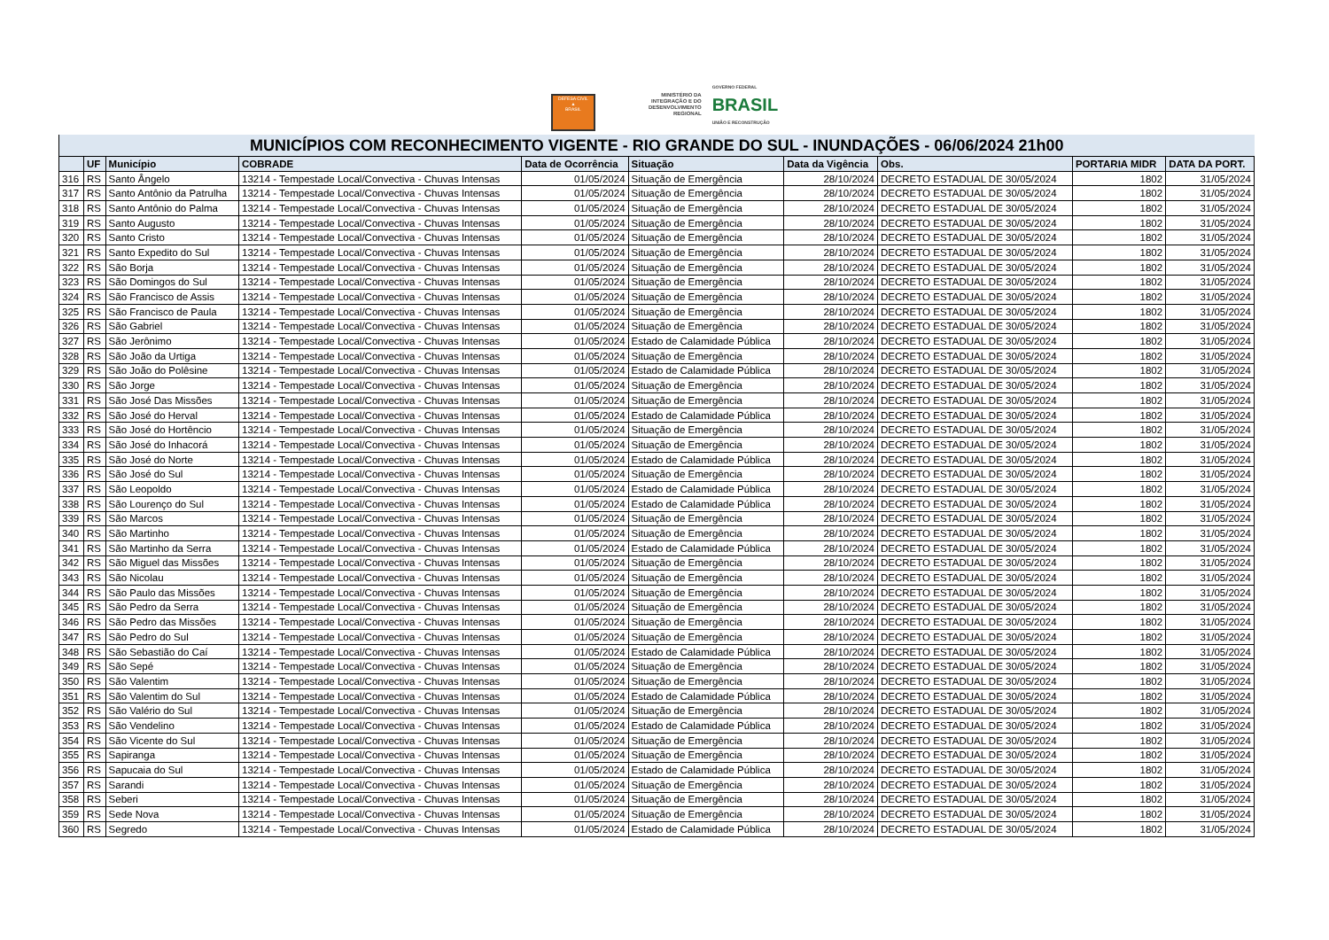DEFESA CIVIL
▲
BRASIL
MINISTÉRIO DA
INTEGRAÇÃO E DO
DESENVOLVIMENTO
REGIONAL
GOVERNO FEDERAL
BRASIL
UNIÃO E RECONSTRUÇÃO
| MUNICÍPIOS COM RECONHECIMENTO VIGENTE - RIO GRANDE DO SUL - INUNDAÇÕES - 06/06/2024 21h00 | | | | | | | | | |
| --- | --- | --- | --- | --- | --- | --- | --- | --- | --- |
| | UF | Município | COBRADE | Data de Ocorrência | Situação | Data da Vigência | Obs. | PORTARIA MIDR | DATA DA PORT. |
| 316 | RS | Santo Ângelo | 13214 - Tempestade Local/Convectiva - Chuvas Intensas | 01/05/2024 | Situação de Emergência | 28/10/2024 | DECRETO ESTADUAL DE 30/05/2024 | 1802 | 31/05/2024 |
| 317 | RS | Santo Antônio da Patrulha | 13214 - Tempestade Local/Convectiva - Chuvas Intensas | 01/05/2024 | Situação de Emergência | 28/10/2024 | DECRETO ESTADUAL DE 30/05/2024 | 1802 | 31/05/2024 |
| 318 | RS | Santo Antônio do Palma | 13214 - Tempestade Local/Convectiva - Chuvas Intensas | 01/05/2024 | Situação de Emergência | 28/10/2024 | DECRETO ESTADUAL DE 30/05/2024 | 1802 | 31/05/2024 |
| 319 | RS | Santo Augusto | 13214 - Tempestade Local/Convectiva - Chuvas Intensas | 01/05/2024 | Situação de Emergência | 28/10/2024 | DECRETO ESTADUAL DE 30/05/2024 | 1802 | 31/05/2024 |
| 320 | RS | Santo Cristo | 13214 - Tempestade Local/Convectiva - Chuvas Intensas | 01/05/2024 | Situação de Emergência | 28/10/2024 | DECRETO ESTADUAL DE 30/05/2024 | 1802 | 31/05/2024 |
| 321 | RS | Santo Expedito do Sul | 13214 - Tempestade Local/Convectiva - Chuvas Intensas | 01/05/2024 | Situação de Emergência | 28/10/2024 | DECRETO ESTADUAL DE 30/05/2024 | 1802 | 31/05/2024 |
| 322 | RS | São Borja | 13214 - Tempestade Local/Convectiva - Chuvas Intensas | 01/05/2024 | Situação de Emergência | 28/10/2024 | DECRETO ESTADUAL DE 30/05/2024 | 1802 | 31/05/2024 |
| 323 | RS | São Domingos do Sul | 13214 - Tempestade Local/Convectiva - Chuvas Intensas | 01/05/2024 | Situação de Emergência | 28/10/2024 | DECRETO ESTADUAL DE 30/05/2024 | 1802 | 31/05/2024 |
| 324 | RS | São Francisco de Assis | 13214 - Tempestade Local/Convectiva - Chuvas Intensas | 01/05/2024 | Situação de Emergência | 28/10/2024 | DECRETO ESTADUAL DE 30/05/2024 | 1802 | 31/05/2024 |
| 325 | RS | São Francisco de Paula | 13214 - Tempestade Local/Convectiva - Chuvas Intensas | 01/05/2024 | Situação de Emergência | 28/10/2024 | DECRETO ESTADUAL DE 30/05/2024 | 1802 | 31/05/2024 |
| 326 | RS | São Gabriel | 13214 - Tempestade Local/Convectiva - Chuvas Intensas | 01/05/2024 | Situação de Emergência | 28/10/2024 | DECRETO ESTADUAL DE 30/05/2024 | 1802 | 31/05/2024 |
| 327 | RS | São Jerônimo | 13214 - Tempestade Local/Convectiva - Chuvas Intensas | 01/05/2024 | Estado de Calamidade Pública | 28/10/2024 | DECRETO ESTADUAL DE 30/05/2024 | 1802 | 31/05/2024 |
| 328 | RS | São João da Urtiga | 13214 - Tempestade Local/Convectiva - Chuvas Intensas | 01/05/2024 | Situação de Emergência | 28/10/2024 | DECRETO ESTADUAL DE 30/05/2024 | 1802 | 31/05/2024 |
| 329 | RS | São João do Polêsine | 13214 - Tempestade Local/Convectiva - Chuvas Intensas | 01/05/2024 | Estado de Calamidade Pública | 28/10/2024 | DECRETO ESTADUAL DE 30/05/2024 | 1802 | 31/05/2024 |
| 330 | RS | São Jorge | 13214 - Tempestade Local/Convectiva - Chuvas Intensas | 01/05/2024 | Situação de Emergência | 28/10/2024 | DECRETO ESTADUAL DE 30/05/2024 | 1802 | 31/05/2024 |
| 331 | RS | São José Das Missões | 13214 - Tempestade Local/Convectiva - Chuvas Intensas | 01/05/2024 | Situação de Emergência | 28/10/2024 | DECRETO ESTADUAL DE 30/05/2024 | 1802 | 31/05/2024 |
| 332 | RS | São José do Herval | 13214 - Tempestade Local/Convectiva - Chuvas Intensas | 01/05/2024 | Estado de Calamidade Pública | 28/10/2024 | DECRETO ESTADUAL DE 30/05/2024 | 1802 | 31/05/2024 |
| 333 | RS | São José do Hortêncio | 13214 - Tempestade Local/Convectiva - Chuvas Intensas | 01/05/2024 | Situação de Emergência | 28/10/2024 | DECRETO ESTADUAL DE 30/05/2024 | 1802 | 31/05/2024 |
| 334 | RS | São José do Inhacorá | 13214 - Tempestade Local/Convectiva - Chuvas Intensas | 01/05/2024 | Situação de Emergência | 28/10/2024 | DECRETO ESTADUAL DE 30/05/2024 | 1802 | 31/05/2024 |
| 335 | RS | São José do Norte | 13214 - Tempestade Local/Convectiva - Chuvas Intensas | 01/05/2024 | Estado de Calamidade Pública | 28/10/2024 | DECRETO ESTADUAL DE 30/05/2024 | 1802 | 31/05/2024 |
| 336 | RS | São José do Sul | 13214 - Tempestade Local/Convectiva - Chuvas Intensas | 01/05/2024 | Situação de Emergência | 28/10/2024 | DECRETO ESTADUAL DE 30/05/2024 | 1802 | 31/05/2024 |
| 337 | RS | São Leopoldo | 13214 - Tempestade Local/Convectiva - Chuvas Intensas | 01/05/2024 | Estado de Calamidade Pública | 28/10/2024 | DECRETO ESTADUAL DE 30/05/2024 | 1802 | 31/05/2024 |
| 338 | RS | São Lourenço do Sul | 13214 - Tempestade Local/Convectiva - Chuvas Intensas | 01/05/2024 | Estado de Calamidade Pública | 28/10/2024 | DECRETO ESTADUAL DE 30/05/2024 | 1802 | 31/05/2024 |
| 339 | RS | São Marcos | 13214 - Tempestade Local/Convectiva - Chuvas Intensas | 01/05/2024 | Situação de Emergência | 28/10/2024 | DECRETO ESTADUAL DE 30/05/2024 | 1802 | 31/05/2024 |
| 340 | RS | São Martinho | 13214 - Tempestade Local/Convectiva - Chuvas Intensas | 01/05/2024 | Situação de Emergência | 28/10/2024 | DECRETO ESTADUAL DE 30/05/2024 | 1802 | 31/05/2024 |
| 341 | RS | São Martinho da Serra | 13214 - Tempestade Local/Convectiva - Chuvas Intensas | 01/05/2024 | Estado de Calamidade Pública | 28/10/2024 | DECRETO ESTADUAL DE 30/05/2024 | 1802 | 31/05/2024 |
| 342 | RS | São Miguel das Missões | 13214 - Tempestade Local/Convectiva - Chuvas Intensas | 01/05/2024 | Situação de Emergência | 28/10/2024 | DECRETO ESTADUAL DE 30/05/2024 | 1802 | 31/05/2024 |
| 343 | RS | São Nicolau | 13214 - Tempestade Local/Convectiva - Chuvas Intensas | 01/05/2024 | Situação de Emergência | 28/10/2024 | DECRETO ESTADUAL DE 30/05/2024 | 1802 | 31/05/2024 |
| 344 | RS | São Paulo das Missões | 13214 - Tempestade Local/Convectiva - Chuvas Intensas | 01/05/2024 | Situação de Emergência | 28/10/2024 | DECRETO ESTADUAL DE 30/05/2024 | 1802 | 31/05/2024 |
| 345 | RS | São Pedro da Serra | 13214 - Tempestade Local/Convectiva - Chuvas Intensas | 01/05/2024 | Situação de Emergência | 28/10/2024 | DECRETO ESTADUAL DE 30/05/2024 | 1802 | 31/05/2024 |
| 346 | RS | São Pedro das Missões | 13214 - Tempestade Local/Convectiva - Chuvas Intensas | 01/05/2024 | Situação de Emergência | 28/10/2024 | DECRETO ESTADUAL DE 30/05/2024 | 1802 | 31/05/2024 |
| 347 | RS | São Pedro do Sul | 13214 - Tempestade Local/Convectiva - Chuvas Intensas | 01/05/2024 | Situação de Emergência | 28/10/2024 | DECRETO ESTADUAL DE 30/05/2024 | 1802 | 31/05/2024 |
| 348 | RS | São Sebastião do Caí | 13214 - Tempestade Local/Convectiva - Chuvas Intensas | 01/05/2024 | Estado de Calamidade Pública | 28/10/2024 | DECRETO ESTADUAL DE 30/05/2024 | 1802 | 31/05/2024 |
| 349 | RS | São Sepé | 13214 - Tempestade Local/Convectiva - Chuvas Intensas | 01/05/2024 | Situação de Emergência | 28/10/2024 | DECRETO ESTADUAL DE 30/05/2024 | 1802 | 31/05/2024 |
| 350 | RS | São Valentim | 13214 - Tempestade Local/Convectiva - Chuvas Intensas | 01/05/2024 | Situação de Emergência | 28/10/2024 | DECRETO ESTADUAL DE 30/05/2024 | 1802 | 31/05/2024 |
| 351 | RS | São Valentim do Sul | 13214 - Tempestade Local/Convectiva - Chuvas Intensas | 01/05/2024 | Estado de Calamidade Pública | 28/10/2024 | DECRETO ESTADUAL DE 30/05/2024 | 1802 | 31/05/2024 |
| 352 | RS | São Valério do Sul | 13214 - Tempestade Local/Convectiva - Chuvas Intensas | 01/05/2024 | Situação de Emergência | 28/10/2024 | DECRETO ESTADUAL DE 30/05/2024 | 1802 | 31/05/2024 |
| 353 | RS | São Vendelino | 13214 - Tempestade Local/Convectiva - Chuvas Intensas | 01/05/2024 | Estado de Calamidade Pública | 28/10/2024 | DECRETO ESTADUAL DE 30/05/2024 | 1802 | 31/05/2024 |
| 354 | RS | São Vicente do Sul | 13214 - Tempestade Local/Convectiva - Chuvas Intensas | 01/05/2024 | Situação de Emergência | 28/10/2024 | DECRETO ESTADUAL DE 30/05/2024 | 1802 | 31/05/2024 |
| 355 | RS | Sapiranga | 13214 - Tempestade Local/Convectiva - Chuvas Intensas | 01/05/2024 | Situação de Emergência | 28/10/2024 | DECRETO ESTADUAL DE 30/05/2024 | 1802 | 31/05/2024 |
| 356 | RS | Sapucaia do Sul | 13214 - Tempestade Local/Convectiva - Chuvas Intensas | 01/05/2024 | Estado de Calamidade Pública | 28/10/2024 | DECRETO ESTADUAL DE 30/05/2024 | 1802 | 31/05/2024 |
| 357 | RS | Sarandi | 13214 - Tempestade Local/Convectiva - Chuvas Intensas | 01/05/2024 | Situação de Emergência | 28/10/2024 | DECRETO ESTADUAL DE 30/05/2024 | 1802 | 31/05/2024 |
| 358 | RS | Seberi | 13214 - Tempestade Local/Convectiva - Chuvas Intensas | 01/05/2024 | Situação de Emergência | 28/10/2024 | DECRETO ESTADUAL DE 30/05/2024 | 1802 | 31/05/2024 |
| 359 | RS | Sede Nova | 13214 - Tempestade Local/Convectiva - Chuvas Intensas | 01/05/2024 | Situação de Emergência | 28/10/2024 | DECRETO ESTADUAL DE 30/05/2024 | 1802 | 31/05/2024 |
| 360 | RS | Segredo | 13214 - Tempestade Local/Convectiva - Chuvas Intensas | 01/05/2024 | Estado de Calamidade Pública | 28/10/2024 | DECRETO ESTADUAL DE 30/05/2024 | 1802 | 31/05/2024 |